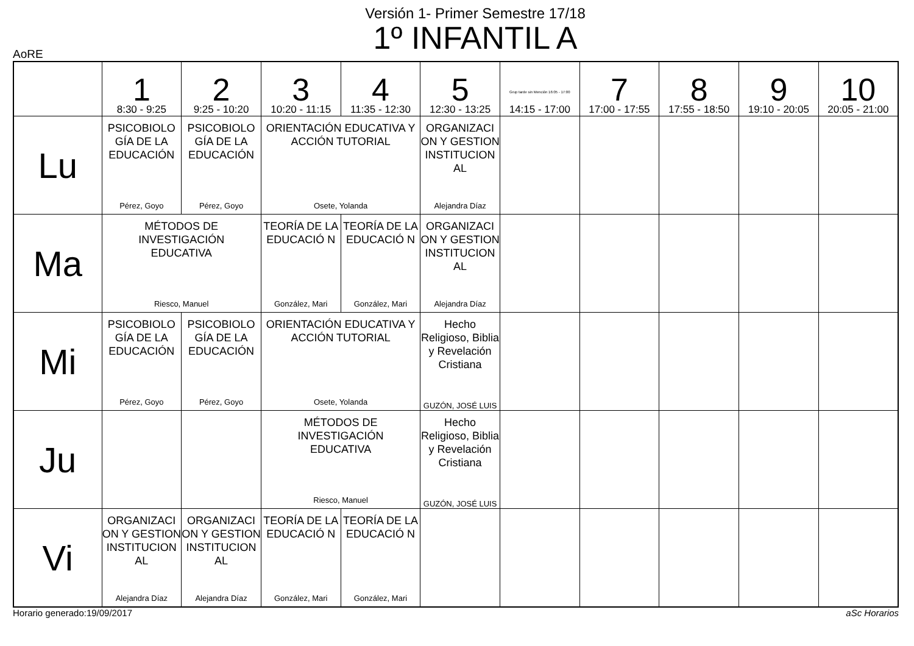Versión 1- Primer Semestre 17/18
1º INFANTIL A
AoRE
| | 1 8:30 - 9:25 | 2 9:25 - 10:20 | 3 10:20 - 11:15 | 4 11:35 - 12:30 | 5 12:30 - 13:25 | Grup tarde sin Mención 16:05 - 17:00 14:15 - 17:00 | 7 17:00 - 17:55 | 8 17:55 - 18:50 | 9 19:10 - 20:05 | 10 20:05 - 21:00 |
| --- | --- | --- | --- | --- | --- | --- | --- | --- | --- | --- |
| Lu | PSICOBIOLO GÍA DE LA EDUCACIÓN Pérez, Goyo | PSICOBIOLO GÍA DE LA EDUCACIÓN Pérez, Goyo | ORIENTACIÓN EDUCATIVA Y ACCIÓN TUTORIAL Osete, Yolanda | | ORGANIZACI ON Y GESTION INSTITUCION AL Alejandra Díaz | | | | | |
| Ma | MÉTODOS DE INVESTIGACIÓN EDUCATIVA Riesco, Manuel | | TEORÍA DE LA EDUCACIÓ N González, Mari | TEORÍA DE LA EDUCACIÓ N González, Mari | ORGANIZACI ON Y GESTION INSTITUCION AL Alejandra Díaz | | | | | |
| Mi | PSICOBIOLO GÍA DE LA EDUCACIÓN Pérez, Goyo | PSICOBIOLO GÍA DE LA EDUCACIÓN Pérez, Goyo | ORIENTACIÓN EDUCATIVA Y ACCIÓN TUTORIAL Osete, Yolanda | | Hecho Religioso, Biblia y Revelación Cristiana GUZÓN, JOSÉ LUIS | | | | | |
| Ju | | | MÉTODOS DE INVESTIGACIÓN EDUCATIVA Riesco, Manuel | | Hecho Religioso, Biblia y Revelación Cristiana GUZÓN, JOSÉ LUIS | | | | | |
| Vi | ORGANIZACI ON Y GESTION INSTITUCION AL Alejandra Díaz | ORGANIZACI ON Y GESTION INSTITUCION AL Alejandra Díaz | TEORÍA DE LA EDUCACIÓ N González, Mari | TEORÍA DE LA EDUCACIÓ N González, Mari | | | | | | |
Horario generado:19/09/2017 aSc Horarios